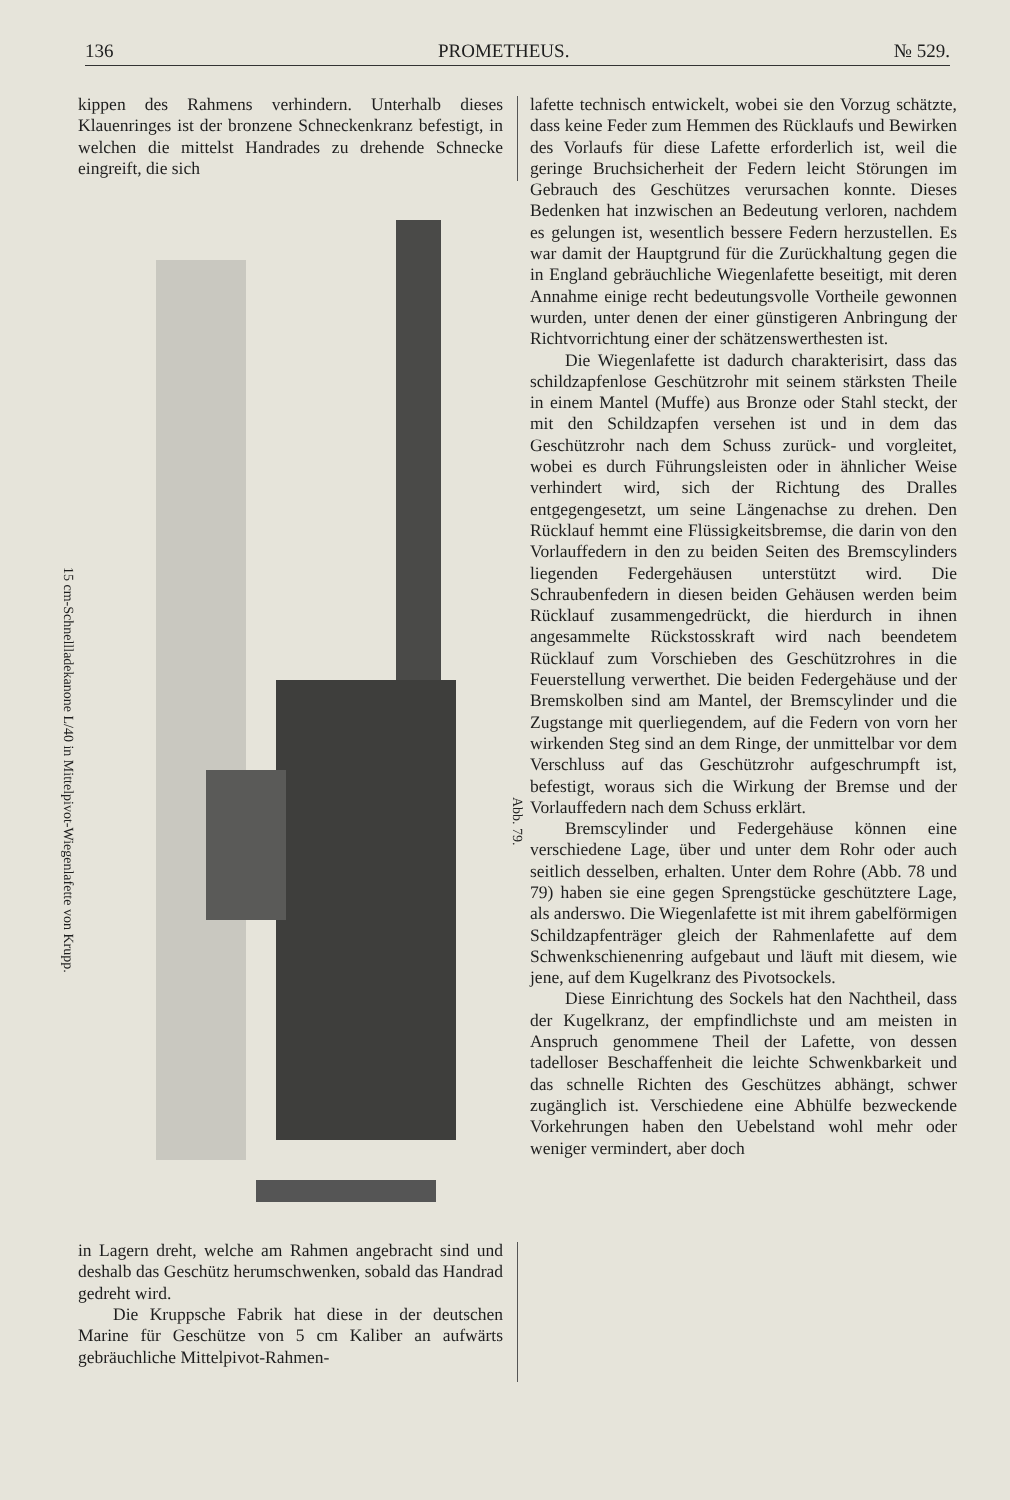136 PROMETHEUS. № 529.
kippen des Rahmens verhindern. Unterhalb dieses Klauenringes ist der bronzene Schneckenkranz befestigt, in welchen die mittelst Handrades zu drehende Schnecke eingreift, die sich
15 cm-Schnellladekanone L/40 in Mittelpivot-Wiegenlafette von Krupp.
Abb. 79.
in Lagern dreht, welche am Rahmen angebracht sind und deshalb das Geschütz herumschwenken, sobald das Handrad gedreht wird.
Die Kruppsche Fabrik hat diese in der deutschen Marine für Geschütze von 5 cm Kaliber an aufwärts gebräuchliche Mittelpivot-Rahmen-
lafette technisch entwickelt, wobei sie den Vorzug schätzte, dass keine Feder zum Hemmen des Rücklaufs und Bewirken des Vorlaufs für diese Lafette erforderlich ist, weil die geringe Bruchsicherheit der Federn leicht Störungen im Gebrauch des Geschützes verursachen konnte. Dieses Bedenken hat inzwischen an Bedeutung verloren, nachdem es gelungen ist, wesentlich bessere Federn herzustellen. Es war damit der Hauptgrund für die Zurückhaltung gegen die in England gebräuchliche Wiegenlafette beseitigt, mit deren Annahme einige recht bedeutungsvolle Vortheile gewonnen wurden, unter denen der einer günstigeren Anbringung der Richtvorrichtung einer der schätzenswerthesten ist.
Die Wiegenlafette ist dadurch charakterisirt, dass das schildzapfenlose Geschützrohr mit seinem stärksten Theile in einem Mantel (Muffe) aus Bronze oder Stahl steckt, der mit den Schildzapfen versehen ist und in dem das Geschützrohr nach dem Schuss zurück- und vorgleitet, wobei es durch Führungsleisten oder in ähnlicher Weise verhindert wird, sich der Richtung des Dralles entgegengesetzt, um seine Längenachse zu drehen. Den Rücklauf hemmt eine Flüssigkeitsbremse, die darin von den Vorlauffedern in den zu beiden Seiten des Bremscylinders liegenden Federgehäusen unterstützt wird. Die Schraubenfedern in diesen beiden Gehäusen werden beim Rücklauf zusammengedrückt, die hierdurch in ihnen angesammelte Rückstosskraft wird nach beendetem Rücklauf zum Vorschieben des Geschützrohres in die Feuerstellung verwerthet. Die beiden Federgehäuse und der Bremskolben sind am Mantel, der Bremscylinder und die Zugstange mit querliegendem, auf die Federn von vorn her wirkenden Steg sind an dem Ringe, der unmittelbar vor dem Verschluss auf das Geschützrohr aufgeschrumpft ist, befestigt, woraus sich die Wirkung der Bremse und der Vorlauffedern nach dem Schuss erklärt.
Bremscylinder und Federgehäuse können eine verschiedene Lage, über und unter dem Rohr oder auch seitlich desselben, erhalten. Unter dem Rohre (Abb. 78 und 79) haben sie eine gegen Sprengstücke geschütztere Lage, als anderswo. Die Wiegenlafette ist mit ihrem gabelförmigen Schildzapfenträger gleich der Rahmenlafette auf dem Schwenkschienenring aufgebaut und läuft mit diesem, wie jene, auf dem Kugelkranz des Pivotsockels.
Diese Einrichtung des Sockels hat den Nachtheil, dass der Kugelkranz, der empfindlichste und am meisten in Anspruch genommene Theil der Lafette, von dessen tadelloser Beschaffenheit die leichte Schwenkbarkeit und das schnelle Richten des Geschützes abhängt, schwer zugänglich ist. Verschiedene eine Abhülfe bezweckende Vorkehrungen haben den Uebelstand wohl mehr oder weniger vermindert, aber doch